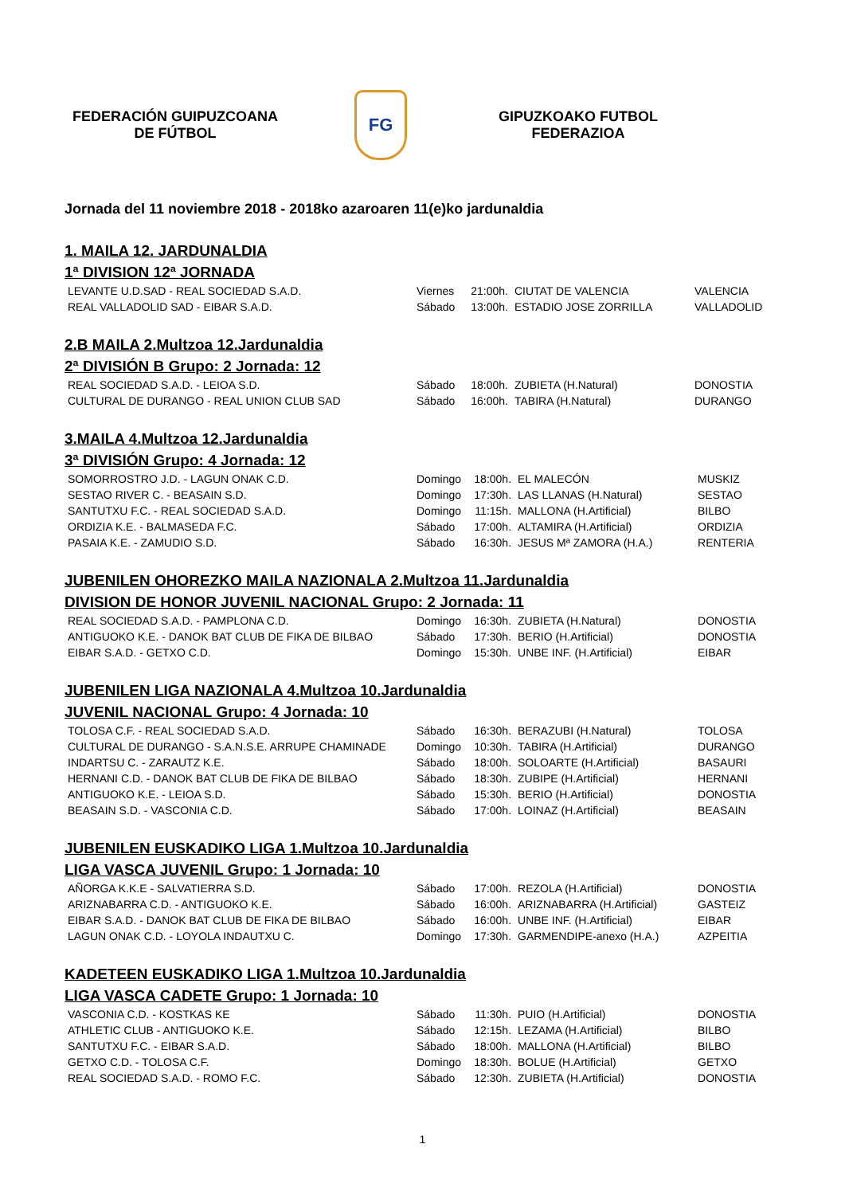FEDERACIÓN GUIPUZCOANA DE FÚTBOL
FG
GIPUZKOAKO FUTBOL FEDERAZIOA
Jornada del 11 noviembre 2018 - 2018ko azaroaren 11(e)ko jardunaldia
1. MAILA 12. JARDUNALDIA
1ª DIVISION 12ª JORNADA
| LEVANTE U.D.SAD - REAL SOCIEDAD S.A.D. | Viernes | 21:00h. | CIUTAT DE VALENCIA | VALENCIA |
| REAL VALLADOLID SAD - EIBAR S.A.D. | Sábado | 13:00h. | ESTADIO JOSE ZORRILLA | VALLADOLID |
2.B MAILA 2.Multzoa 12.Jardunaldia
2ª DIVISIÓN B Grupo: 2 Jornada: 12
| REAL SOCIEDAD S.A.D. - LEIOA S.D. | Sábado | 18:00h. | ZUBIETA (H.Natural) | DONOSTIA |
| CULTURAL DE DURANGO - REAL UNION CLUB SAD | Sábado | 16:00h. | TABIRA (H.Natural) | DURANGO |
3.MAILA 4.Multzoa 12.Jardunaldia
3ª DIVISIÓN Grupo: 4 Jornada: 12
| SOMORROSTRO J.D. - LAGUN ONAK C.D. | Domingo | 18:00h. | EL MALECÓN | MUSKIZ |
| SESTAO RIVER C. - BEASAIN S.D. | Domingo | 17:30h. | LAS LLANAS (H.Natural) | SESTAO |
| SANTUTXU F.C. - REAL SOCIEDAD S.A.D. | Domingo | 11:15h. | MALLONA (H.Artificial) | BILBO |
| ORDIZIA K.E. - BALMASEDA F.C. | Sábado | 17:00h. | ALTAMIRA (H.Artificial) | ORDIZIA |
| PASAIA K.E. - ZAMUDIO S.D. | Sábado | 16:30h. | JESUS Mª ZAMORA (H.A.) | RENTERIA |
JUBENILEN OHOREZKO MAILA NAZIONALA 2.Multzoa 11.Jardunaldia
DIVISION DE HONOR JUVENIL NACIONAL Grupo: 2 Jornada: 11
| REAL SOCIEDAD S.A.D. - PAMPLONA C.D. | Domingo | 16:30h. | ZUBIETA (H.Natural) | DONOSTIA |
| ANTIGUOKO K.E. - DANOK BAT CLUB DE FIKA DE BILBAO | Sábado | 17:30h. | BERIO (H.Artificial) | DONOSTIA |
| EIBAR S.A.D. - GETXO C.D. | Domingo | 15:30h. | UNBE INF. (H.Artificial) | EIBAR |
JUBENILEN LIGA NAZIONALA 4.Multzoa 10.Jardunaldia
JUVENIL NACIONAL Grupo: 4 Jornada: 10
| TOLOSA C.F. - REAL SOCIEDAD S.A.D. | Sábado | 16:30h. | BERAZUBI (H.Natural) | TOLOSA |
| CULTURAL DE DURANGO - S.A.N.S.E. ARRUPE CHAMINADE | Domingo | 10:30h. | TABIRA (H.Artificial) | DURANGO |
| INDARTSU C. - ZARAUTZ K.E. | Sábado | 18:00h. | SOLOARTE (H.Artificial) | BASAURI |
| HERNANI C.D. - DANOK BAT CLUB DE FIKA DE BILBAO | Sábado | 18:30h. | ZUBIPE (H.Artificial) | HERNANI |
| ANTIGUOKO K.E. - LEIOA S.D. | Sábado | 15:30h. | BERIO (H.Artificial) | DONOSTIA |
| BEASAIN S.D. - VASCONIA C.D. | Sábado | 17:00h. | LOINAZ (H.Artificial) | BEASAIN |
JUBENILEN EUSKADIKO LIGA 1.Multzoa 10.Jardunaldia
LIGA VASCA JUVENIL Grupo: 1 Jornada: 10
| AÑORGA K.K.E - SALVATIERRA S.D. | Sábado | 17:00h. | REZOLA (H.Artificial) | DONOSTIA |
| ARIZNABARRA C.D. - ANTIGUOKO K.E. | Sábado | 16:00h. | ARIZNABARRA (H.Artificial) | GASTEIZ |
| EIBAR S.A.D. - DANOK BAT CLUB DE FIKA DE BILBAO | Sábado | 16:00h. | UNBE INF. (H.Artificial) | EIBAR |
| LAGUN ONAK C.D. - LOYOLA INDAUTXU C. | Domingo | 17:30h. | GARMENDIPE-anexo (H.A.) | AZPEITIA |
KADETEEN EUSKADIKO LIGA 1.Multzoa 10.Jardunaldia
LIGA VASCA CADETE Grupo: 1 Jornada: 10
| VASCONIA C.D. - KOSTKAS KE | Sábado | 11:30h. | PUIO (H.Artificial) | DONOSTIA |
| ATHLETIC CLUB - ANTIGUOKO K.E. | Sábado | 12:15h. | LEZAMA (H.Artificial) | BILBO |
| SANTUTXU F.C. - EIBAR S.A.D. | Sábado | 18:00h. | MALLONA (H.Artificial) | BILBO |
| GETXO C.D. - TOLOSA C.F. | Domingo | 18:30h. | BOLUE (H.Artificial) | GETXO |
| REAL SOCIEDAD S.A.D. - ROMO F.C. | Sábado | 12:30h. | ZUBIETA (H.Artificial) | DONOSTIA |
1